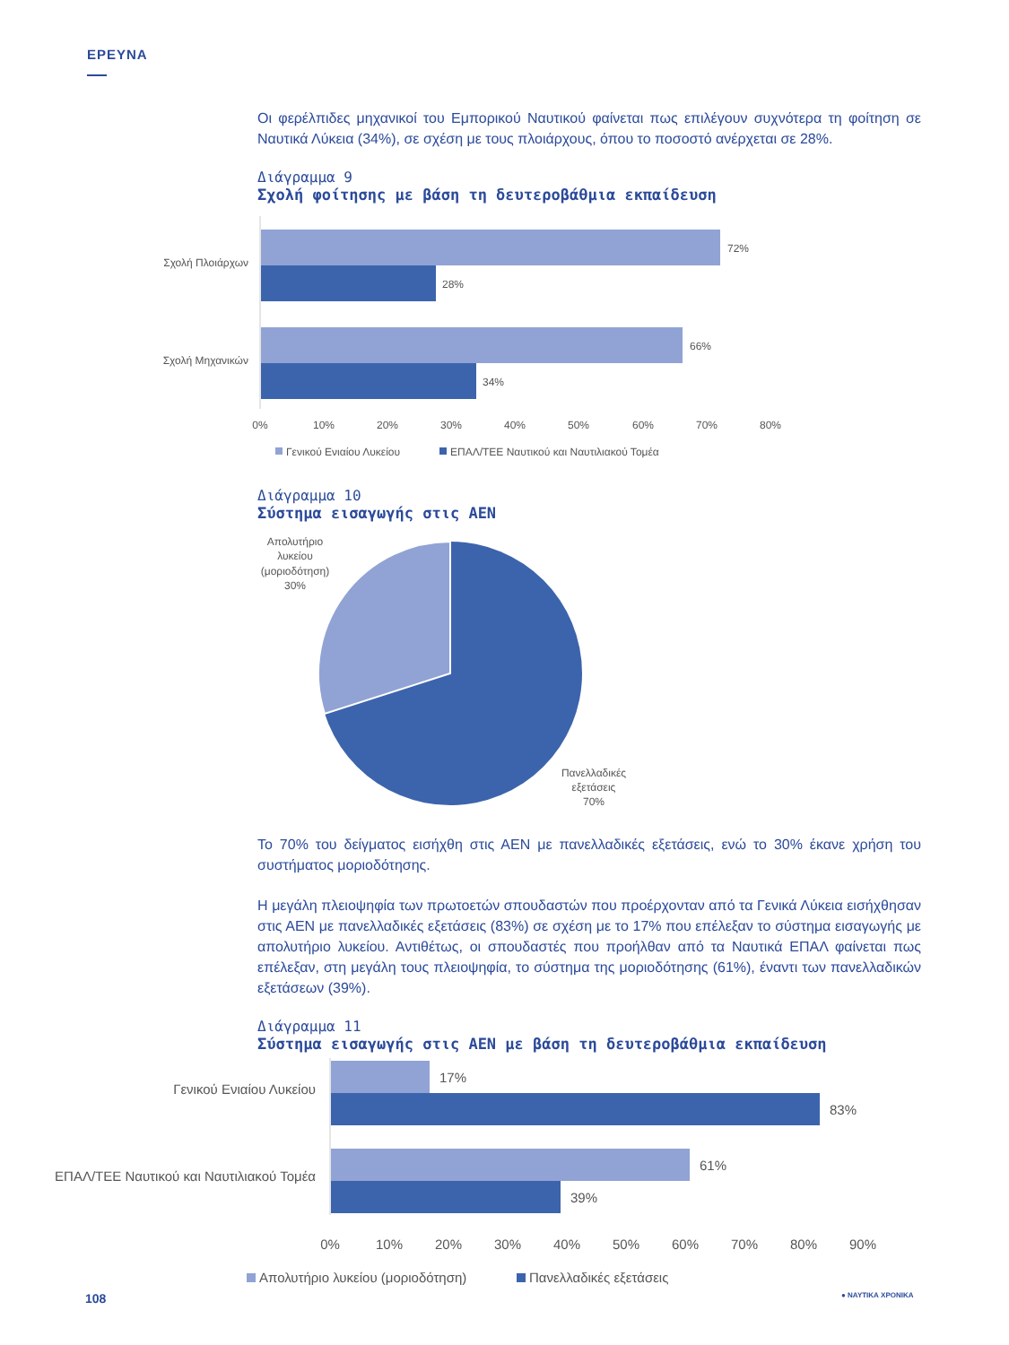ΕΡΕΥΝΑ
Οι φερέλπιδες μηχανικοί του Εμπορικού Ναυτικού φαίνεται πως επιλέγουν συχνότερα τη φοίτηση σε Ναυτικά Λύκεια (34%), σε σχέση με τους πλοιάρχους, όπου το ποσοστό ανέρχεται σε 28%.
Διάγραμμα 9
Σχολή φοίτησης με βάση τη δευτεροβάθμια εκπαίδευση
Σχολή Πλοιάρχων
72%
28%
Σχολή Μηχανικών
66%
34%
0%
10%
20%
30%
40%
50%
60%
70%
80%
Γενικού Ενιαίου Λυκείου
ΕΠΑΛ/ΤΕΕ Ναυτικού και Ναυτιλιακού Τομέα
Διάγραμμα 10
Σύστημα εισαγωγής στις ΑΕΝ
Απολυτήριο
λυκείου
(μοριοδότηση)
30%
Πανελλαδικές
εξετάσεις
70%
Το 70% του δείγματος εισήχθη στις ΑΕΝ με πανελλαδικές εξετάσεις, ενώ το 30% έκανε χρήση του συστήματος μοριοδότησης.
Η μεγάλη πλειοψηφία των πρωτοετών σπουδαστών που προέρχονταν από τα Γενικά Λύκεια εισήχθησαν στις ΑΕΝ με πανελλαδικές εξετάσεις (83%) σε σχέση με το 17% που επέλεξαν το σύστημα εισαγωγής με απολυτήριο λυκείου. Αντιθέτως, οι σπουδαστές που προήλθαν από τα Ναυτικά ΕΠΑΛ φαίνεται πως επέλεξαν, στη μεγάλη τους πλειοψηφία, το σύστημα της μοριοδότησης (61%), έναντι των πανελλαδικών εξετάσεων (39%).
Διάγραμμα 11
Σύστημα εισαγωγής στις ΑΕΝ με βάση τη δευτεροβάθμια εκπαίδευση
Γενικού Ενιαίου Λυκείου
ΕΠΑΛ/ΤΕΕ Ναυτικού και Ναυτιλιακού Τομέα
17%
83%
61%
39%
0%
10%
20%
30%
40%
50%
60%
70%
80%
90%
Απολυτήριο λυκείου (μοριοδότηση)
Πανελλαδικές εξετάσεις
108 ● ΝΑΥΤΙΚΑ ΧΡΟΝΙΚΑ